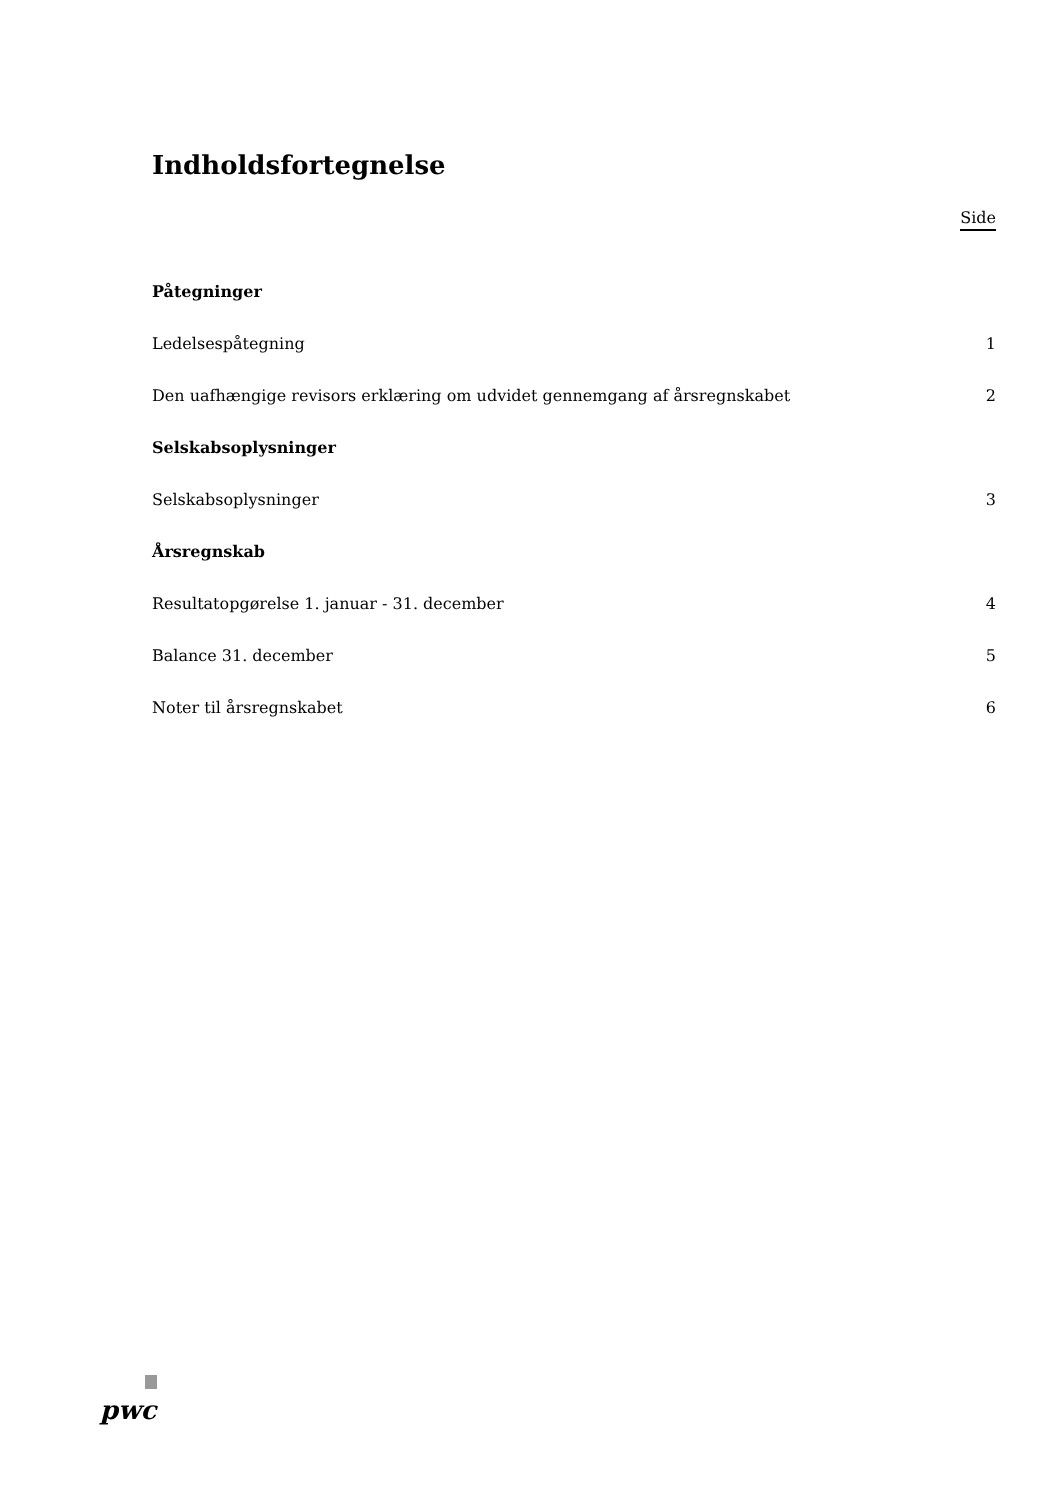Indholdsfortegnelse
Side
Påtegninger
Ledelsespåtegning 1
Den uafhængige revisors erklæring om udvidet gennemgang af årsregnskabet 2
Selskabsoplysninger
Selskabsoplysninger 3
Årsregnskab
Resultatopgørelse 1. januar - 31. december 4
Balance 31. december 5
Noter til årsregnskabet 6
pwc